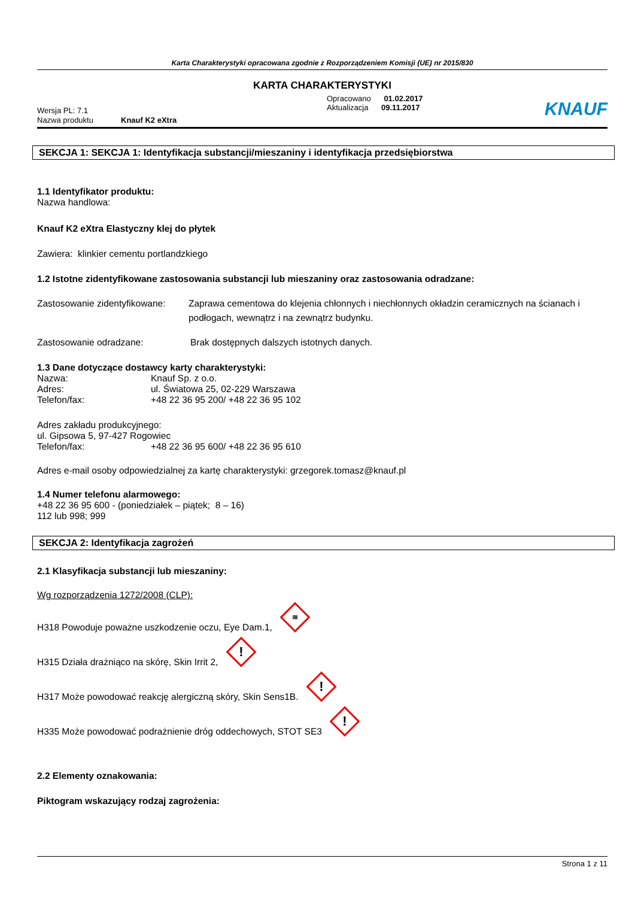Karta Charakterystyki opracowana zgodnie z Rozporządzeniem Komisji (UE) nr 2015/830
KARTA CHARAKTERYSTYKI
Wersja PL: 7.1
Opracowano 01.02.2017
Aktualizacja 09.11.2017
KNAUF
Nazwa produktu Knauf K2 eXtra
SEKCJA 1: SEKCJA 1: Identyfikacja substancji/mieszaniny i identyfikacja przedsiębiorstwa
1.1 Identyfikator produktu:
Nazwa handlowa:
Knauf K2 eXtra Elastyczny klej do płytek
Zawiera: klinkier cementu portlandzkiego
1.2 Istotne zidentyfikowane zastosowania substancji lub mieszaniny oraz zastosowania odradzane:
Zastosowanie zidentyfikowane: Zaprawa cementowa do klejenia chłonnych i niechłonnych okładzin ceramicznych na ścianach i podłogach, wewnątrz i na zewnątrz budynku.
Zastosowanie odradzane: Brak dostępnych dalszych istotnych danych.
1.3 Dane dotyczące dostawcy karty charakterystyki:
Nazwa: Knauf Sp. z o.o.
Adres: ul. Światowa 25, 02-229 Warszawa
Telefon/fax: +48 22 36 95 200/ +48 22 36 95 102
Adres zakładu produkcyjnego:
ul. Gipsowa 5, 97-427 Rogowiec
Telefon/fax: +48 22 36 95 600/ +48 22 36 95 610
Adres e-mail osoby odpowiedzialnej za kartę charakterystyki: grzegorek.tomasz@knauf.pl
1.4 Numer telefonu alarmowego:
+48 22 36 95 600 - (poniedziałek – piątek; 8 – 16)
112 lub 998; 999
SEKCJA 2: Identyfikacja zagrożeń
2.1 Klasyfikacja substancji lub mieszaniny:
Wg rozporządzenia 1272/2008 (CLP):
H318 Powoduje poważne uszkodzenie oczu, Eye Dam.1, ≋
H315 Działa drażniąco na skórę, Skin Irrit 2, !
H317 Może powodować reakcję alergiczną skóry, Skin Sens1B. !
H335 Może powodować podrażnienie dróg oddechowych, STOT SE3 !
2.2 Elementy oznakowania:
Piktogram wskazujący rodzaj zagrożenia:
Strona 1 z 11